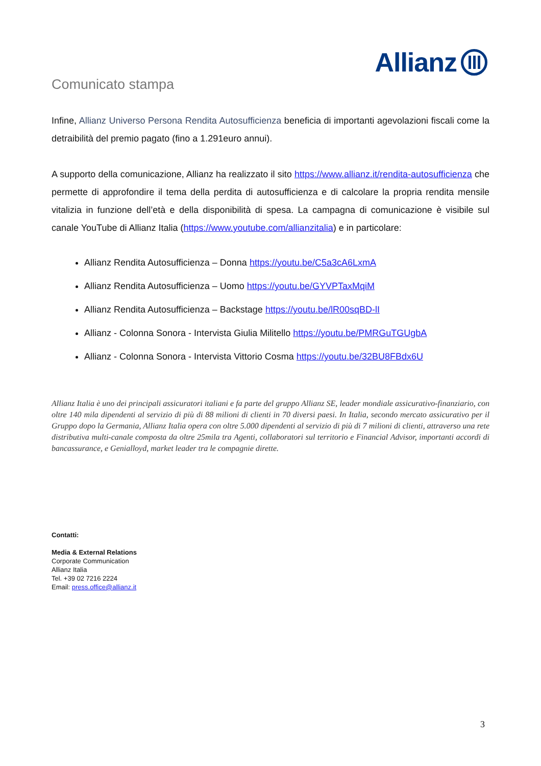Allianz
Comunicato stampa
Infine, Allianz Universo Persona Rendita Autosufficienza beneficia di importanti agevolazioni fiscali come la detraibilità del premio pagato (fino a 1.291euro annui).
A supporto della comunicazione, Allianz ha realizzato il sito https://www.allianz.it/rendita-autosufficienza che permette di approfondire il tema della perdita di autosufficienza e di calcolare la propria rendita mensile vitalizia in funzione dell’età e della disponibilità di spesa. La campagna di comunicazione è visibile sul canale YouTube di Allianz Italia (https://www.youtube.com/allianzitalia) e in particolare:
Allianz Rendita Autosufficienza – Donna https://youtu.be/C5a3cA6LxmA
Allianz Rendita Autosufficienza – Uomo https://youtu.be/GYVPTaxMqiM
Allianz Rendita Autosufficienza – Backstage https://youtu.be/lR00sqBD-lI
Allianz - Colonna Sonora - Intervista Giulia Militello https://youtu.be/PMRGuTGUgbA
Allianz - Colonna Sonora - Intervista Vittorio Cosma https://youtu.be/32BU8FBdx6U
Allianz Italia è uno dei principali assicuratori italiani e fa parte del gruppo Allianz SE, leader mondiale assicurativo-finanziario, con oltre 140 mila dipendenti al servizio di più di 88 milioni di clienti in 70 diversi paesi. In Italia, secondo mercato assicurativo per il Gruppo dopo la Germania, Allianz Italia opera con oltre 5.000 dipendenti al servizio di più di 7 milioni di clienti, attraverso una rete distributiva multi-canale composta da oltre 25mila tra Agenti, collaboratori sul territorio e Financial Advisor, importanti accordi di bancassurance, e Genialloyd, market leader tra le compagnie dirette.
Contatti:
Media & External Relations
Corporate Communication
Allianz Italia
Tel. +39 02 7216 2224
Email: press.office@allianz.it
3